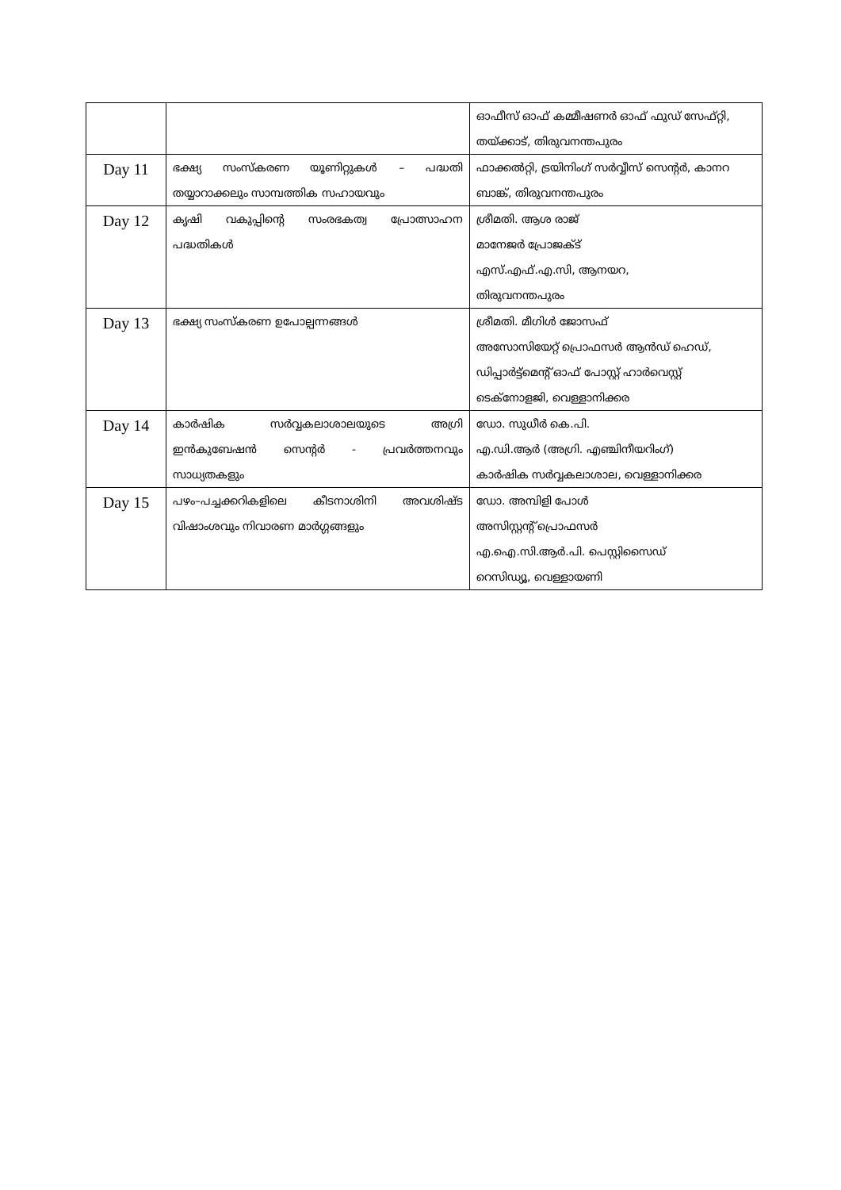| | | ഓഫീസ് ഓഫ് കമ്മീഷണർ ഓഫ് ഫുഡ് സേഫ്റ്റി, തയ്ക്കാട്, തിരുവനന്തപുരം |
| Day 11 | ഭക്ഷ്യ സംസ്കരണ യൂണിറ്റുകൾ – പദ്ധതി തയ്യാറാക്കലും സാമ്പത്തിക സഹായവും | ഫാക്കൽറ്റി, ട്രയിനിംഗ് സർവ്വീസ് സെന്റർ, കാനറ ബാങ്ക്, തിരുവനന്തപുരം |
| Day 12 | കൃഷി വകുപ്പിന്റെ സംരഭകത്വ പ്രോത്സാഹന പദ്ധതികൾ | ശ്രീമതി. ആശ രാജ് മാനേജർ പ്രോജക്ട് എസ്.എഫ്.എ.സി, ആനയറ, തിരുവനന്തപുരം |
| Day 13 | ഭക്ഷ്യ സംസ്കരണ ഉപോല്പന്നങ്ങൾ | ശ്രീമതി. മീഗിൾ ജോസഫ് അസോസിയേറ്റ് പ്രൊഫസർ ആൻഡ് ഹെഡ്, ഡിപ്പാർട്ട്മെന്റ് ഓഫ് പോസ്റ്റ് ഹാർവെസ്റ്റ് ടെക്നോളജി, വെള്ളാനിക്കര |
| Day 14 | കാർഷിക സർവ്വകലാശാലയുടെ അഗ്രി ഇൻകുബേഷൻ സെന്റർ - പ്രവർത്തനവും സാധ്യതകളും | ഡോ. സുധീർ കെ.പി. എ.ഡി.ആർ (അഗ്രി. എഞ്ചിനീയറിംഗ്) കാർഷിക സർവ്വകലാശാല, വെള്ളാനിക്കര |
| Day 15 | പഴം–പച്ചക്കറികളിലെ കീടനാശിനി അവശിഷ്ട വിഷാംശവും നിവാരണ മാർഗ്ഗങ്ങളും | ഡോ. അമ്പിളി പോൾ അസിസ്റ്റന്റ് പ്രൊഫസർ എ.ഐ.സി.ആർ.പി. പെസ്റ്റിസൈഡ് റെസിഡ്യൂ, വെള്ളായണി |